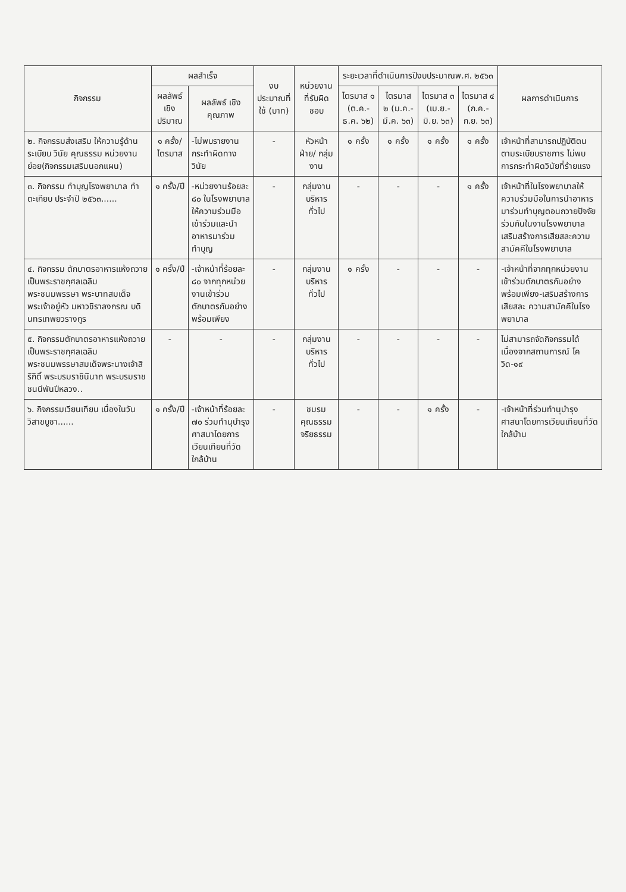| กิจกรรม | ผลสำเร็จ | | งบประมาณที่ใช้ (บาท) | หน่วยงานที่รับผิดชอบ | ระยะเวลาที่ดำเนินการปีงบประมาณพ.ศ. ๒๕๖๓ | | | | ผลการดำเนินการ |
| --- | --- | --- | --- | --- | --- | --- | --- | --- | --- |
| | ผลลัพธ์ เชิงปริมาณ | ผลลัพธ์ เชิงคุณภาพ | | | ไตรมาส ๑ (ต.ค.-ธ.ค. ๖๒) | ไตรมาส ๒ (ม.ค.-มี.ค. ๖๓) | ไตรมาส ๓ (เม.ย.-มิ.ย. ๖๓) | ไตรมาส ๔ (ก.ค.-ก.ย. ๖๓) | |
| ๒. กิจกรรมส่งเสริม ให้ความรู้ด้านระเบียบ วินัย คุณธรรม หน่วยงานย่อย(กิจกรรมเสริมนอกแผน) | ๑ ครั้ง/ ไตรมาส | -ไม่พบรายงานกระทำผิดทางวินัย | - | หัวหน้าฝ่าย/ กลุ่มงาน | ๑ ครั้ง | ๑ ครั้ง | ๑ ครั้ง | ๑ ครั้ง | เจ้าหน้าที่สามารถปฏิบัติตนตามระเบียบราชการ ไม่พบการกระทำผิดวินัยที่ร้ายแรง |
| ๓. กิจกรรม ทำบุญโรงพยาบาล ทำตะเกียบ ประจำปี ๒๕๖๓...... | ๑ ครั้ง/ปี | -หน่วยงานร้อยละ ๘๐ ในโรงพยาบาลให้ความร่วมมือ เข้าร่วมและนำอาหารมาร่วมทำบุญ | - | กลุ่มงานบริหารทั่วไป | - | - | - | ๑ ครั้ง | เจ้าหน้าที่ในโรงพยาบาลให้ความร่วมมือในการนำอาหารมาร่วมทำบุญตอนถวายปัจจัยร่วมกันในงานโรงพยาบาลเสริมสร้างการเสียสละความสามัคคีในโรงพยาบาล |
| ๔. กิจกรรม ตักบาตรอาหารแห้งถวายเป็นพระราชกุศลเฉลิมพระชนมพรรษา พระบาทสมเด็จพระเจ้าอยู่หัว มหาวชิราลงกรณ บดินทรเทพยวรางกูร | ๑ ครั้ง/ปี | -เจ้าหน้าที่ร้อยละ ๘๐ จากทุกหน่วยงานเข้าร่วมตักบาตรกันอย่างพร้อมเพียง | - | กลุ่มงานบริหารทั่วไป | ๑ ครั้ง | - | - | - | -เจ้าหน้าที่จากทุกหน่วยงานเข้าร่วมตักบาตรกันอย่างพร้อมเพียง-เสริมสร้างการเสียสละ ความสามัคคีในโรงพยาบาล |
| ๕. กิจกรรมตักบาตรอาหารแห้งถวายเป็นพระราชกุศลเฉลิมพระชนมพรรษาสมเด็จพระนางเจ้าสิริกิติ์ พระบรมราชินีนาถ พระบรมราชชนนีพันปีหลวง.. | - | - | - | กลุ่มงานบริหารทั่วไป | - | - | - | - | ไม่สามารถจัดกิจกรรมได้ เนื่องจากสถานการณ์ โควิด-๑๙ |
| ๖. กิจกรรมเวียนเทียน เนื่องในวันวิสาขบูชา...... | ๑ ครั้ง/ปี | -เจ้าหน้าที่ร้อยละ ๗๐ ร่วมทำนุบำรุงศาสนาโดยการเวียนเทียนที่วัดใกล้บ้าน | - | ชมรมคุณธรรมจริยธรรม | - | - | ๑ ครั้ง | - | -เจ้าหน้าที่ร่วมทำนุบำรุงศาสนาโดยการเวียนเทียนที่วัดใกล้บ้าน |